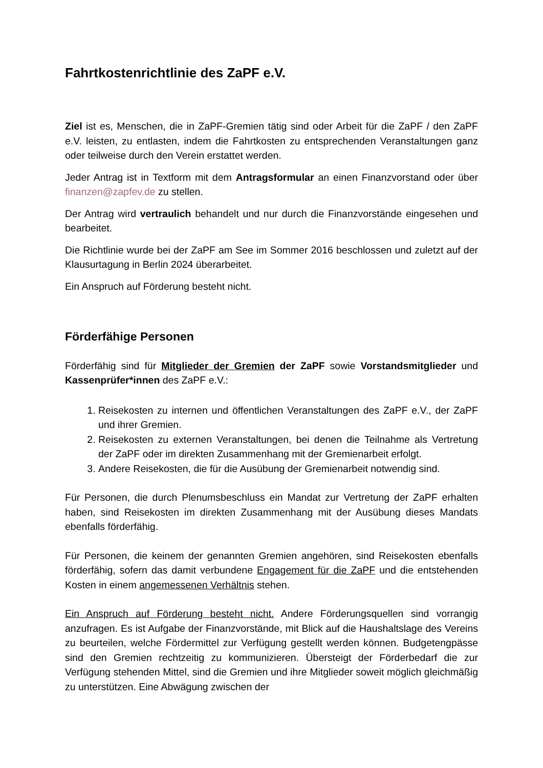Fahrtkostenrichtlinie des ZaPF e.V.
Ziel ist es, Menschen, die in ZaPF-Gremien tätig sind oder Arbeit für die ZaPF / den ZaPF e.V. leisten, zu entlasten, indem die Fahrtkosten zu entsprechenden Veranstaltungen ganz oder teilweise durch den Verein erstattet werden.
Jeder Antrag ist in Textform mit dem Antragsformular an einen Finanzvorstand oder über finanzen@zapfev.de zu stellen.
Der Antrag wird vertraulich behandelt und nur durch die Finanzvorstände eingesehen und bearbeitet.
Die Richtlinie wurde bei der ZaPF am See im Sommer 2016 beschlossen und zuletzt auf der Klausurtagung in Berlin 2024 überarbeitet.
Ein Anspruch auf Förderung besteht nicht.
Förderfähige Personen
Förderfähig sind für Mitglieder der Gremien der ZaPF sowie Vorstandsmitglieder und Kassenprüfer*innen des ZaPF e.V.:
1. Reisekosten zu internen und öffentlichen Veranstaltungen des ZaPF e.V., der ZaPF und ihrer Gremien.
2. Reisekosten zu externen Veranstaltungen, bei denen die Teilnahme als Vertretung der ZaPF oder im direkten Zusammenhang mit der Gremienarbeit erfolgt.
3. Andere Reisekosten, die für die Ausübung der Gremienarbeit notwendig sind.
Für Personen, die durch Plenumsbeschluss ein Mandat zur Vertretung der ZaPF erhalten haben, sind Reisekosten im direkten Zusammenhang mit der Ausübung dieses Mandats ebenfalls förderfähig.
Für Personen, die keinem der genannten Gremien angehören, sind Reisekosten ebenfalls förderfähig, sofern das damit verbundene Engagement für die ZaPF und die entstehenden Kosten in einem angemessenen Verhältnis stehen.
Ein Anspruch auf Förderung besteht nicht. Andere Förderungsquellen sind vorrangig anzufragen. Es ist Aufgabe der Finanzvorstände, mit Blick auf die Haushaltslage des Vereins zu beurteilen, welche Fördermittel zur Verfügung gestellt werden können. Budgetengpässe sind den Gremien rechtzeitig zu kommunizieren. Übersteigt der Förderbedarf die zur Verfügung stehenden Mittel, sind die Gremien und ihre Mitglieder soweit möglich gleichmäßig zu unterstützen. Eine Abwägung zwischen der